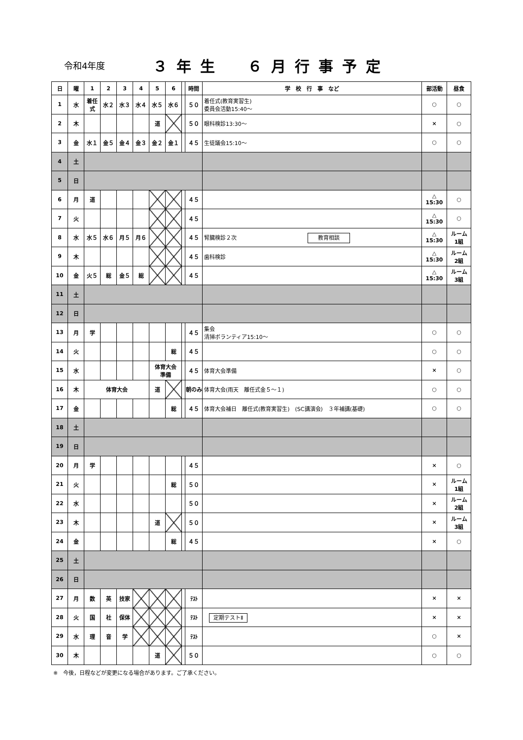令和4年度 ３年生　６月行事予定
| 日 | 曜 | 1 | 2 | 3 | 4 | 5 | 6 | | 時間 | 学 校 行 事 など | 部活動 | 昼食 |
| --- | --- | --- | --- | --- | --- | --- | --- | --- | --- | --- | --- | --- |
| 1 | 水 | 着任式 | 水２ | 水３ | 水４ | 水５ | 水６ | | ５０ | 着任式(教育実習生) 委員会活動15:40～ | ○ | ○ |
| 2 | 木 | | | | | 道 | | | ５０ | 眼科検診13:30～ | × | ○ |
| 3 | 金 | 水１ | 金５ | 金４ | 金３ | 金２ | 金１ | | ４５ | 生徒議会15:10～ | ○ | ○ |
| 4 | 土 | | | | | | | | | | | |
| 5 | 日 | | | | | | | | | | | |
| 6 | 月 | 道 | | | | | | | ４５ | | △ 15:30 | ○ |
| 7 | 火 | | | | | | | | ４５ | | △ 15:30 | ○ |
| 8 | 水 | 水５ | 水６ | 月５ | 月６ | | | | ４５ | 腎臓検診２次 教育相談 | △ 15:30 | ルーム 1組 |
| 9 | 木 | | | | | | | | ４５ | 歯科検診 | △ 15:30 | ルーム 2組 |
| 10 | 金 | 火５ | 総 | 金５ | 総 | | | | ４５ | | △ 15:30 | ルーム 3組 |
| 11 | 土 | | | | | | | | | | | |
| 12 | 日 | | | | | | | | | | | |
| 13 | 月 | 学 | | | | | | | ４５ | 集会 清掃ボランティア15:10～ | ○ | ○ |
| 14 | 火 | | | | | | 総 | | ４５ | | ○ | ○ |
| 15 | 水 | | | | | 体育大会 準備 | | | ４５ | 体育大会準備 | × | ○ |
| 16 | 木 | 体育大会 | | | | 道 | | | 朝のみ | 体育大会(雨天 離任式金５～１) | ○ | ○ |
| 17 | 金 | | | | | | 総 | | ４５ | 体育大会補日 離任式(教育実習生) (SC講演会) ３年補講(基礎) | ○ | ○ |
| 18 | 土 | | | | | | | | | | | |
| 19 | 日 | | | | | | | | | | | |
| 20 | 月 | 学 | | | | | | | ４５ | | × | ○ |
| 21 | 火 | | | | | | 総 | | ５０ | | × | ルーム 1組 |
| 22 | 水 | | | | | | | | ５０ | | × | ルーム 2組 |
| 23 | 木 | | | | | 道 | | | ５０ | | × | ルーム 3組 |
| 24 | 金 | | | | | | 総 | | ４５ | | × | ○ |
| 25 | 土 | | | | | | | | | | | |
| 26 | 日 | | | | | | | | | | | |
| 27 | 月 | 数 | 英 | 技家 | | | | | ﾃｽﾄ | | × | × |
| 28 | 火 | 国 | 社 | 保体 | | | | | ﾃｽﾄ | 定期テストⅡ | × | × |
| 29 | 水 | 理 | 音 | 学 | | | | | ﾃｽﾄ | | ○ | × |
| 30 | 木 | | | | | 道 | | | ５０ | | ○ | ○ |
※　今後，日程などが変更になる場合があります。ご了承ください。